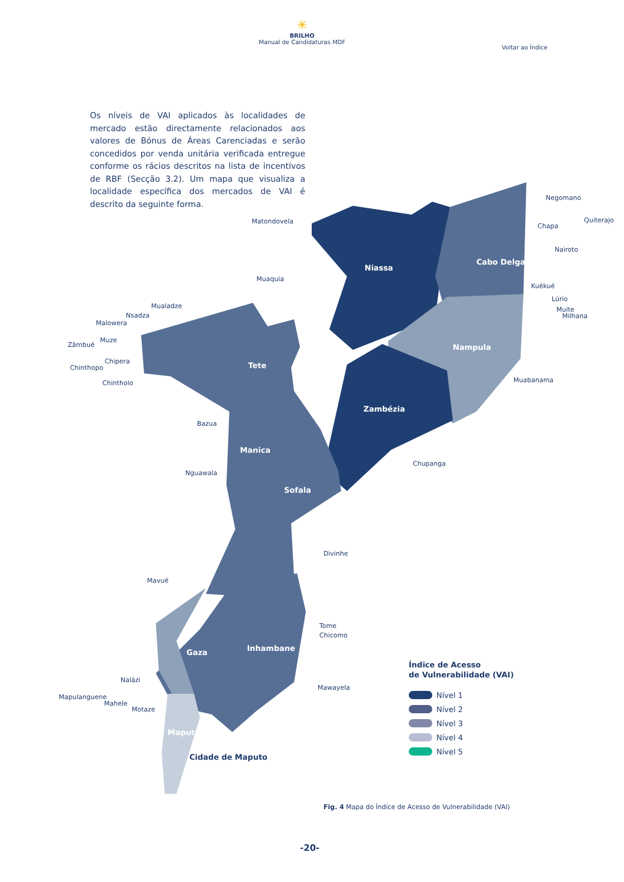✳
BRILHO
Manual de Candidaturas MDF
Voltar ao Índice
Os níveis de VAI aplicados às localidades de mercado estão directamente relacionados aos valores de Bónus de Áreas Carenciadas e serão concedidos por venda unitária verificada entregue conforme os rácios descritos na lista de incentivos de RBF (Secção 3.2). Um mapa que visualiza a localidade específica dos mercados de VAI é descrito da seguinte forma.
Niassa
Cabo Delgado
Nampula
Zambézia
Tete
Manica
Sofala
Inhambane
Gaza
Maputo
Cidade de Maputo
Matondovela
Muaquia
Negomano
Quiterajo
Chapa
Nairoto
Kuékué
Lúrio
Muite
Milhana
Muabanama
Mualadze
Nsadza
Malowera
Zâmbué
Muze
Chipera
Chinthopo
Chintholo
Bazua
Chupanga
Nguawala
Divinhe
Mavué
Tome
Chicomo
Mawayela
Nalázi
Mapulanguene
Mahele
Motaze
Índice de Acesso
de Vulnerabilidade (VAI)
Nível 1
Nível 2
Nível 3
Nível 4
Nível 5
Fig. 4 Mapa do Índice de Acesso de Vulnerabilidade (VAI)
-20-